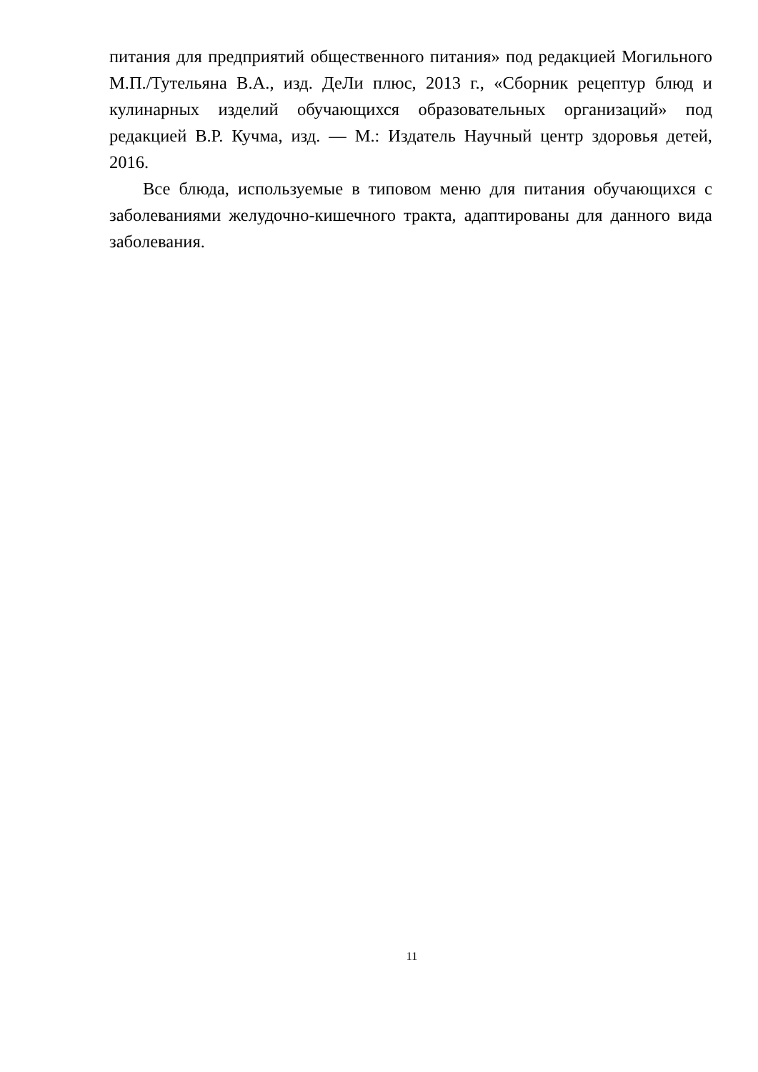питания для предприятий общественного питания» под редакцией Могильного М.П./Тутельяна В.А., изд. ДеЛи плюс, 2013 г., «Сборник рецептур блюд и кулинарных изделий обучающихся образовательных организаций» под редакцией В.Р. Кучма, изд. — М.: Издатель Научный центр здоровья детей, 2016.
Все блюда, используемые в типовом меню для питания обучающихся с заболеваниями желудочно-кишечного тракта, адаптированы для данного вида заболевания.
11